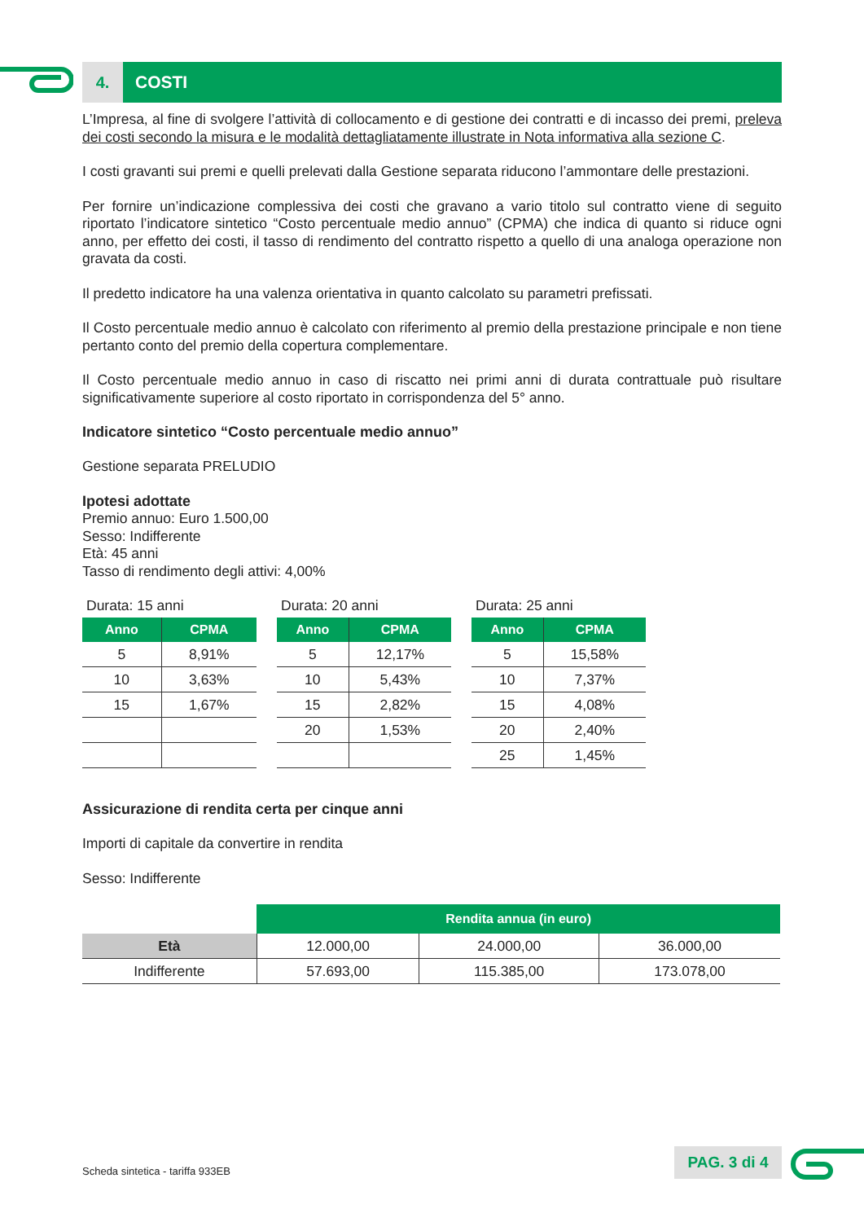4. COSTI
L’Impresa, al fine di svolgere l’attività di collocamento e di gestione dei contratti e di incasso dei premi, preleva dei costi secondo la misura e le modalità dettagliatamente illustrate in Nota informativa alla sezione C.
I costi gravanti sui premi e quelli prelevati dalla Gestione separata riducono l’ammontare delle prestazioni.
Per fornire un’indicazione complessiva dei costi che gravano a vario titolo sul contratto viene di seguito riportato l’indicatore sintetico “Costo percentuale medio annuo” (CPMA) che indica di quanto si riduce ogni anno, per effetto dei costi, il tasso di rendimento del contratto rispetto a quello di una analoga operazione non gravata da costi.
Il predetto indicatore ha una valenza orientativa in quanto calcolato su parametri prefissati.
Il Costo percentuale medio annuo è calcolato con riferimento al premio della prestazione principale e non tiene pertanto conto del premio della copertura complementare.
Il Costo percentuale medio annuo in caso di riscatto nei primi anni di durata contrattuale può risultare significativamente superiore al costo riportato in corrispondenza del 5° anno.
Indicatore sintetico “Costo percentuale medio annuo”
Gestione separata PRELUDIO
Ipotesi adottate
Premio annuo: Euro 1.500,00
Sesso: Indifferente
Età: 45 anni
Tasso di rendimento degli attivi: 4,00%
Durata: 15 anni
| Anno | CPMA |
| --- | --- |
| 5 | 8,91% |
| 10 | 3,63% |
| 15 | 1,67% |
Durata: 20 anni
| Anno | CPMA |
| --- | --- |
| 5 | 12,17% |
| 10 | 5,43% |
| 15 | 2,82% |
| 20 | 1,53% |
Durata: 25 anni
| Anno | CPMA |
| --- | --- |
| 5 | 15,58% |
| 10 | 7,37% |
| 15 | 4,08% |
| 20 | 2,40% |
| 25 | 1,45% |
Assicurazione di rendita certa per cinque anni
Importi di capitale da convertire in rendita
Sesso: Indifferente
| | Rendita annua (in euro) | | |
| Età | 12.000,00 | 24.000,00 | 36.000,00 |
| Indifferente | 57.693,00 | 115.385,00 | 173.078,00 |
Scheda sintetica - tariffa 933EB
PAG. 3 di 4